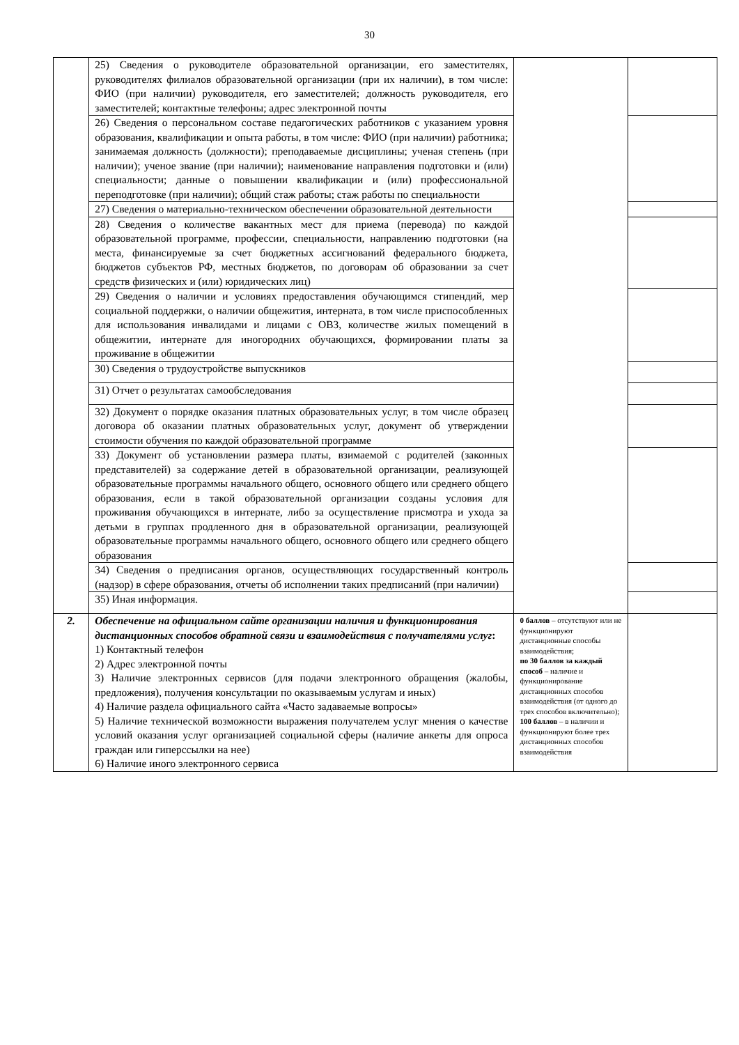30
| | 25) Сведения о руководителе образовательной организации, его заместителях, руководителях филиалов образовательной организации (при их наличии), в том числе: ФИО (при наличии) руководителя, его заместителей; должность руководителя, его заместителей; контактные телефоны; адрес электронной почты | | |
| | 26) Сведения о персональном составе педагогических работников с указанием уровня образования, квалификации и опыта работы, в том числе: ФИО (при наличии) работника; занимаемая должность (должности); преподаваемые дисциплины; ученая степень (при наличии); ученое звание (при наличии); наименование направления подготовки и (или) специальности; данные о повышении квалификации и (или) профессиональной переподготовке (при наличии); общий стаж работы; стаж работы по специальности | | |
| | 27) Сведения о материально-техническом обеспечении образовательной деятельности | | |
| | 28) Сведения о количестве вакантных мест для приема (перевода) по каждой образовательной программе, профессии, специальности, направлению подготовки (на места, финансируемые за счет бюджетных ассигнований федерального бюджета, бюджетов субъектов РФ, местных бюджетов, по договорам об образовании за счет средств физических и (или) юридических лиц) | | |
| | 29) Сведения о наличии и условиях предоставления обучающимся стипендий, мер социальной поддержки, о наличии общежития, интерната, в том числе приспособленных для использования инвалидами и лицами с ОВЗ, количестве жилых помещений в общежитии, интернате для иногородних обучающихся, формировании платы за проживание в общежитии | | |
| | 30) Сведения о трудоустройстве выпускников | | |
| | 31) Отчет о результатах самообследования | | |
| | 32) Документ о порядке оказания платных образовательных услуг, в том числе образец договора об оказании платных образовательных услуг, документ об утверждении стоимости обучения по каждой образовательной программе | | |
| | 33) Документ об установлении размера платы, взимаемой с родителей (законных представителей) за содержание детей в образовательной организации, реализующей образовательные программы начального общего, основного общего или среднего общего образования, если в такой образовательной организации созданы условия для проживания обучающихся в интернате, либо за осуществление присмотра и ухода за детьми в группах продленного дня в образовательной организации, реализующей образовательные программы начального общего, основного общего или среднего общего образования | | |
| | 34) Сведения о предписания органов, осуществляющих государственный контроль (надзор) в сфере образования, отчеты об исполнении таких предписаний (при наличии) | | |
| | 35) Иная информация. | | |
| 2. | Обеспечение на официальном сайте организации наличия и функционирования дистанционных способов обратной связи и взаимодействия с получателями услуг : 1) Контактный телефон 2) Адрес электронной почты 3) Наличие электронных сервисов (для подачи электронного обращения (жалобы, предложения), получения консультации по оказываемым услугам и иных) 4) Наличие раздела официального сайта «Часто задаваемые вопросы» 5) Наличие технической возможности выражения получателем услуг мнения о качестве условий оказания услуг организацией социальной сферы (наличие анкеты для опроса граждан или гиперссылки на нее) 6) Наличие иного электронного сервиса | 0 баллов – отсутствуют или не функционируют дистанционные способы взаимодействия; по 30 баллов за каждый способ – наличие и функционирование дистанционных способов взаимодействия (от одного до трех способов включительно); 100 баллов – в наличии и функционируют более трех дистанционных способов взаимодействия | |